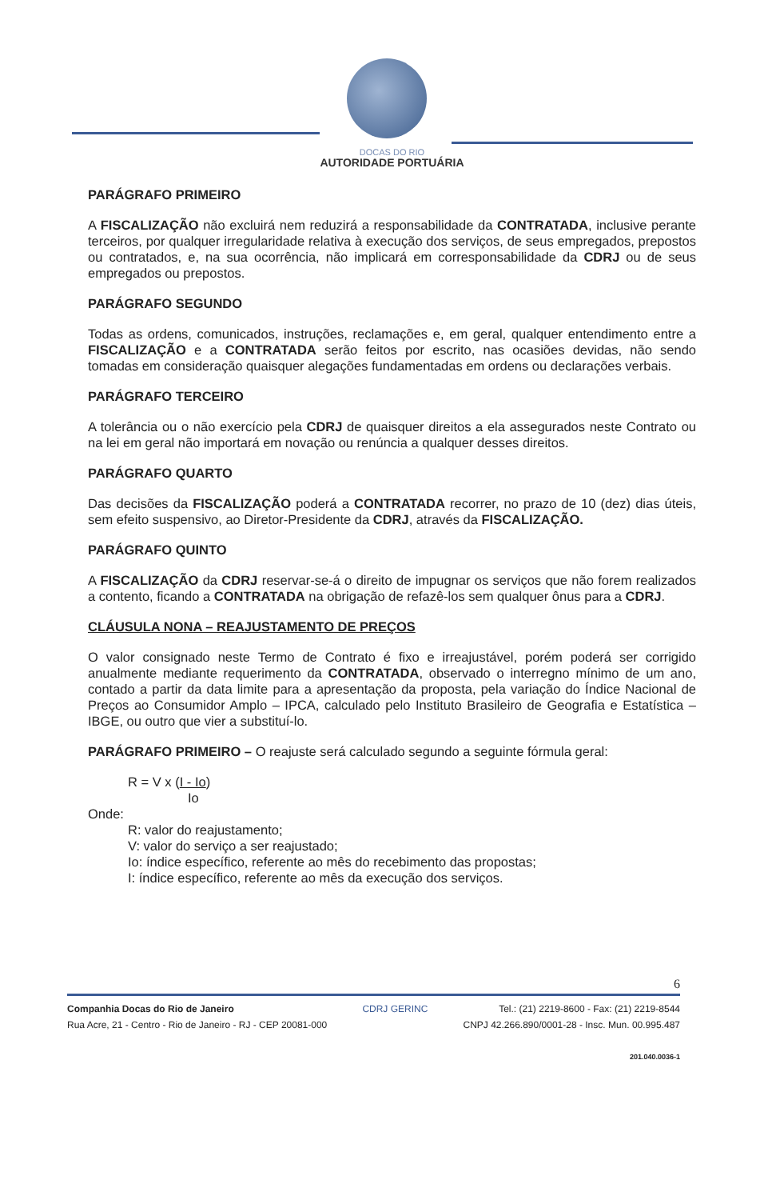DOCAS DO RIO
AUTORIDADE PORTUÁRIA
PARÁGRAFO PRIMEIRO
A FISCALIZAÇÃO não excluirá nem reduzirá a responsabilidade da CONTRATADA, inclusive perante terceiros, por qualquer irregularidade relativa à execução dos serviços, de seus empregados, prepostos ou contratados, e, na sua ocorrência, não implicará em corresponsabilidade da CDRJ ou de seus empregados ou prepostos.
PARÁGRAFO SEGUNDO
Todas as ordens, comunicados, instruções, reclamações e, em geral, qualquer entendimento entre a FISCALIZAÇÃO e a CONTRATADA serão feitos por escrito, nas ocasiões devidas, não sendo tomadas em consideração quaisquer alegações fundamentadas em ordens ou declarações verbais.
PARÁGRAFO TERCEIRO
A tolerância ou o não exercício pela CDRJ de quaisquer direitos a ela assegurados neste Contrato ou na lei em geral não importará em novação ou renúncia a qualquer desses direitos.
PARÁGRAFO QUARTO
Das decisões da FISCALIZAÇÃO poderá a CONTRATADA recorrer, no prazo de 10 (dez) dias úteis, sem efeito suspensivo, ao Diretor-Presidente da CDRJ, através da FISCALIZAÇÃO.
PARÁGRAFO QUINTO
A FISCALIZAÇÃO da CDRJ reservar-se-á o direito de impugnar os serviços que não forem realizados a contento, ficando a CONTRATADA na obrigação de refazê-los sem qualquer ônus para a CDRJ.
CLÁUSULA NONA – REAJUSTAMENTO DE PREÇOS
O valor consignado neste Termo de Contrato é fixo e irreajustável, porém poderá ser corrigido anualmente mediante requerimento da CONTRATADA, observado o interregno mínimo de um ano, contado a partir da data limite para a apresentação da proposta, pela variação do Índice Nacional de Preços ao Consumidor Amplo – IPCA, calculado pelo Instituto Brasileiro de Geografia e Estatística – IBGE, ou outro que vier a substituí-lo.
PARÁGRAFO PRIMEIRO – O reajuste será calculado segundo a seguinte fórmula geral:
R = V x (I - Io)
Io
Onde:
R: valor do reajustamento;
V: valor do serviço a ser reajustado;
Io: índice específico, referente ao mês do recebimento das propostas;
I: índice específico, referente ao mês da execução dos serviços.
6
Companhia Docas do Rio de Janeiro
Rua Acre, 21 - Centro - Rio de Janeiro - RJ - CEP 20081-000
CDRJ GERINC Tel.: (21) 2219-8600 - Fax: (21) 2219-8544
CNPJ 42.266.890/0001-28 - Insc. Mun. 00.995.487
201.040.0036-1